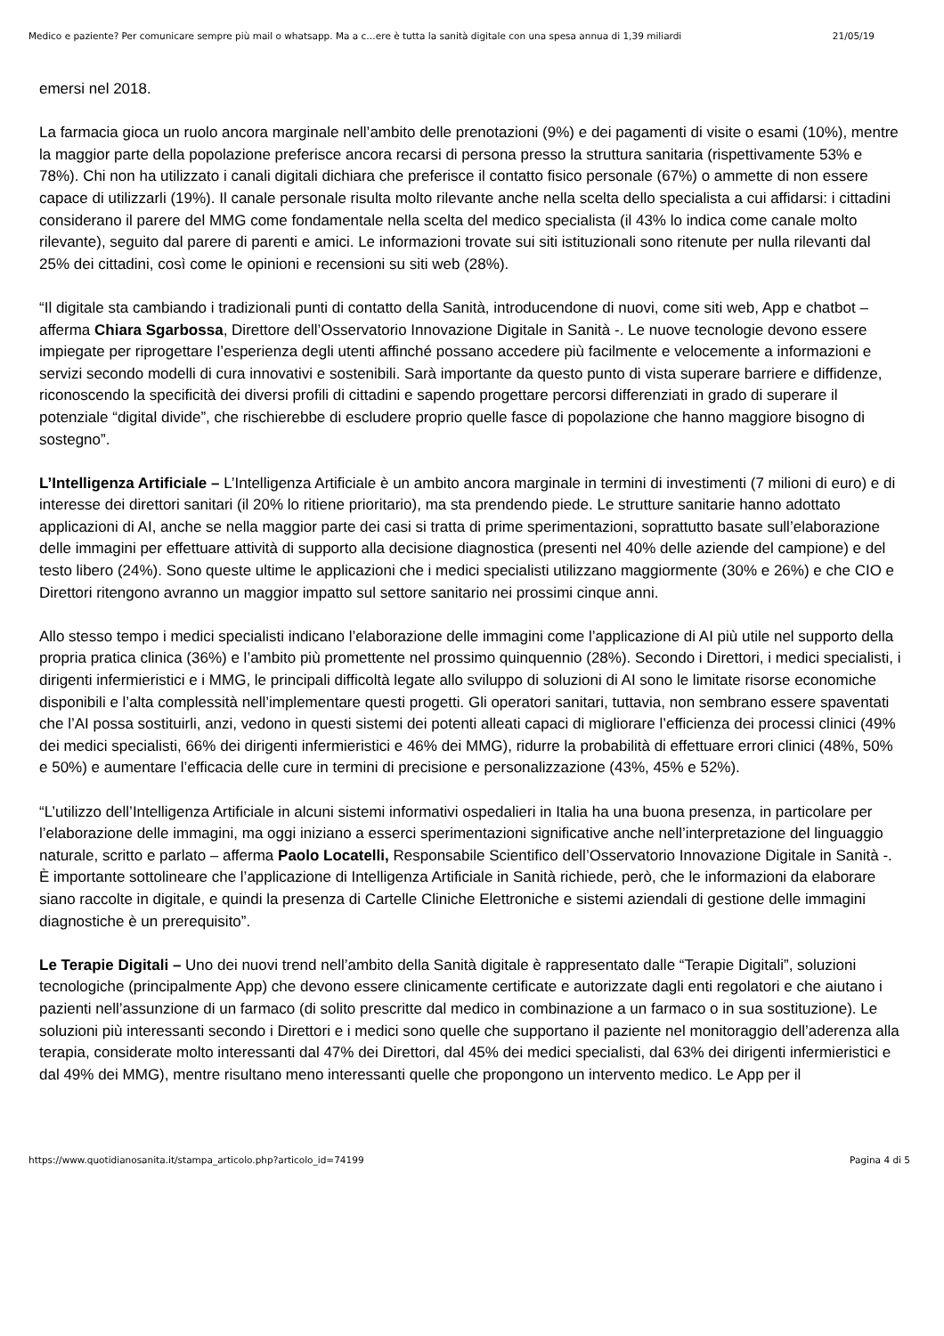Medico e paziente? Per comunicare sempre più mail o whatsapp. Ma a c…ere è tutta la sanità digitale con una spesa annua di 1,39 miliardi 21/05/19
emersi nel 2018.
La farmacia gioca un ruolo ancora marginale nell’ambito delle prenotazioni (9%) e dei pagamenti di visite o esami (10%), mentre la maggior parte della popolazione preferisce ancora recarsi di persona presso la struttura sanitaria (rispettivamente 53% e 78%). Chi non ha utilizzato i canali digitali dichiara che preferisce il contatto fisico personale (67%) o ammette di non essere capace di utilizzarli (19%). Il canale personale risulta molto rilevante anche nella scelta dello specialista a cui affidarsi: i cittadini considerano il parere del MMG come fondamentale nella scelta del medico specialista (il 43% lo indica come canale molto rilevante), seguito dal parere di parenti e amici. Le informazioni trovate sui siti istituzionali sono ritenute per nulla rilevanti dal 25% dei cittadini, così come le opinioni e recensioni su siti web (28%).
“Il digitale sta cambiando i tradizionali punti di contatto della Sanità, introducendone di nuovi, come siti web, App e chatbot – afferma Chiara Sgarbossa, Direttore dell’Osservatorio Innovazione Digitale in Sanità -. Le nuove tecnologie devono essere impiegate per riprogettare l’esperienza degli utenti affinché possano accedere più facilmente e velocemente a informazioni e servizi secondo modelli di cura innovativi e sostenibili. Sarà importante da questo punto di vista superare barriere e diffidenze, riconoscendo la specificità dei diversi profili di cittadini e sapendo progettare percorsi differenziati in grado di superare il potenziale “digital divide”, che rischierebbe di escludere proprio quelle fasce di popolazione che hanno maggiore bisogno di sostegno”.
L’Intelligenza Artificiale – L’Intelligenza Artificiale è un ambito ancora marginale in termini di investimenti (7 milioni di euro) e di interesse dei direttori sanitari (il 20% lo ritiene prioritario), ma sta prendendo piede. Le strutture sanitarie hanno adottato applicazioni di AI, anche se nella maggior parte dei casi si tratta di prime sperimentazioni, soprattutto basate sull’elaborazione delle immagini per effettuare attività di supporto alla decisione diagnostica (presenti nel 40% delle aziende del campione) e del testo libero (24%). Sono queste ultime le applicazioni che i medici specialisti utilizzano maggiormente (30% e 26%) e che CIO e Direttori ritengono avranno un maggior impatto sul settore sanitario nei prossimi cinque anni.
Allo stesso tempo i medici specialisti indicano l’elaborazione delle immagini come l’applicazione di AI più utile nel supporto della propria pratica clinica (36%) e l’ambito più promettente nel prossimo quinquennio (28%). Secondo i Direttori, i medici specialisti, i dirigenti infermieristici e i MMG, le principali difficoltà legate allo sviluppo di soluzioni di AI sono le limitate risorse economiche disponibili e l’alta complessità nell’implementare questi progetti. Gli operatori sanitari, tuttavia, non sembrano essere spaventati che l’AI possa sostituirli, anzi, vedono in questi sistemi dei potenti alleati capaci di migliorare l’efficienza dei processi clinici (49% dei medici specialisti, 66% dei dirigenti infermieristici e 46% dei MMG), ridurre la probabilità di effettuare errori clinici (48%, 50% e 50%) e aumentare l’efficacia delle cure in termini di precisione e personalizzazione (43%, 45% e 52%).
“L’utilizzo dell’Intelligenza Artificiale in alcuni sistemi informativi ospedalieri in Italia ha una buona presenza, in particolare per l’elaborazione delle immagini, ma oggi iniziano a esserci sperimentazioni significative anche nell’interpretazione del linguaggio naturale, scritto e parlato – afferma Paolo Locatelli, Responsabile Scientifico dell’Osservatorio Innovazione Digitale in Sanità -. È importante sottolineare che l’applicazione di Intelligenza Artificiale in Sanità richiede, però, che le informazioni da elaborare siano raccolte in digitale, e quindi la presenza di Cartelle Cliniche Elettroniche e sistemi aziendali di gestione delle immagini diagnostiche è un prerequisito”.
Le Terapie Digitali – Uno dei nuovi trend nell’ambito della Sanità digitale è rappresentato dalle “Terapie Digitali”, soluzioni tecnologiche (principalmente App) che devono essere clinicamente certificate e autorizzate dagli enti regolatori e che aiutano i pazienti nell’assunzione di un farmaco (di solito prescritte dal medico in combinazione a un farmaco o in sua sostituzione). Le soluzioni più interessanti secondo i Direttori e i medici sono quelle che supportano il paziente nel monitoraggio dell’aderenza alla terapia, considerate molto interessanti dal 47% dei Direttori, dal 45% dei medici specialisti, dal 63% dei dirigenti infermieristici e dal 49% dei MMG), mentre risultano meno interessanti quelle che propongono un intervento medico. Le App per il
https://www.quotidianosanita.it/stampa_articolo.php?articolo_id=74199 Pagina 4 di 5